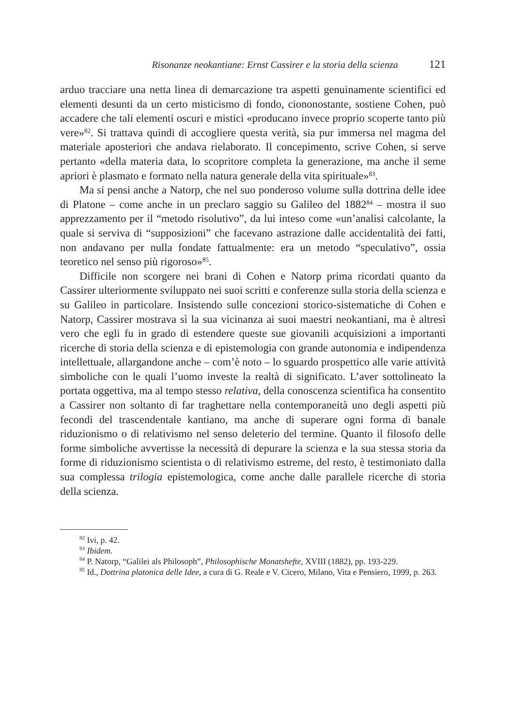Risonanze neokantiane: Ernst Cassirer e la storia della scienza 121
arduo tracciare una netta linea di demarcazione tra aspetti genuinamente scientifici ed elementi desunti da un certo misticismo di fondo, ciononostante, sostiene Cohen, può accadere che tali elementi oscuri e mistici «producano invece proprio scoperte tanto più vere»<sup>82</sup>. Si trattava quindi di accogliere questa verità, sia pur immersa nel magma del materiale aposteriori che andava rielaborato. Il concepimento, scrive Cohen, si serve pertanto «della materia data, lo scopritore completa la generazione, ma anche il seme apriori è plasmato e formato nella natura generale della vita spirituale»<sup>83</sup>.
Ma si pensi anche a Natorp, che nel suo ponderoso volume sulla dottrina delle idee di Platone – come anche in un preclaro saggio su Galileo del 1882<sup>84</sup> – mostra il suo apprezzamento per il “metodo risolutivo”, da lui inteso come «un’analisi calcolante, la quale si serviva di “supposizioni” che facevano astrazione dalle accidentalità dei fatti, non andavano per nulla fondate fattualmente: era un metodo “speculativo”, ossia teoretico nel senso più rigoroso»<sup>85</sup>.
Difficile non scorgere nei brani di Cohen e Natorp prima ricordati quanto da Cassirer ulteriormente sviluppato nei suoi scritti e conferenze sulla storia della scienza e su Galileo in particolare. Insistendo sulle concezioni storico-sistematiche di Cohen e Natorp, Cassirer mostrava sì la sua vicinanza ai suoi maestri neokantiani, ma è altresì vero che egli fu in grado di estendere queste sue giovanili acquisizioni a importanti ricerche di storia della scienza e di epistemologia con grande autonomia e indipendenza intellettuale, allargandone anche – com’è noto – lo sguardo prospettico alle varie attività simboliche con le quali l’uomo investe la realtà di significato. L’aver sottolineato la portata oggettiva, ma al tempo stesso relativa, della conoscenza scientifica ha consentito a Cassirer non soltanto di far traghettare nella contemporaneità uno degli aspetti più fecondi del trascendentale kantiano, ma anche di superare ogni forma di banale riduzionismo o di relativismo nel senso deleterio del termine. Quanto il filosofo delle forme simboliche avvertisse la necessità di depurare la scienza e la sua stessa storia da forme di riduzionismo scientista o di relativismo estreme, del resto, è testimoniato dalla sua complessa trilogia epistemologica, come anche dalle parallele ricerche di storia della scienza.
<sup>82</sup> Ivi, p. 42.
<sup>83</sup> Ibidem.
<sup>84</sup> P. Natorp, “Galilei als Philosoph”, Philosophische Monatshefte, XVIII (1882), pp. 193-229.
<sup>85</sup> Id., Dottrina platonica delle Idee, a cura di G. Reale e V. Cicero, Milano, Vita e Pensiero, 1999, p. 263.